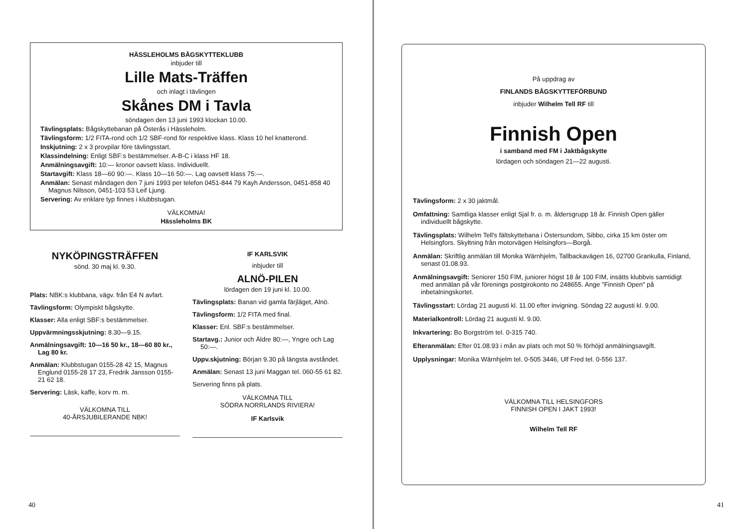HÄSSLEHOLMS BÅGSKYTTEKLUBB
inbjuder till
Lille Mats-Träffen
och inlagt i tävlingen
Skånes DM i Tavla
söndagen den 13 juni 1993 klockan 10.00.
Tävlingsplats: Bågskyttebanan på Österås i Hässleholm.
Tävlingsform: 1/2 FITA-rond och 1/2 SBF-rond för respektive klass. Klass 10 hel knatterond.
Inskjutning: 2 x 3 provpilar före tävlingsstart.
Klassindelning: Enligt SBF:s bestämmelser. A-B-C i klass HF 18.
Anmälningsavgift: 10:— kronor oavsett klass. Individuellt.
Startavgift: Klass 18—60 90:—. Klass 10—16 50:—. Lag oavsett klass 75:—.
Anmälan: Senast måndagen den 7 juni 1993 per telefon 0451-844 79 Kayh Andersson, 0451-858 40 Magnus Nilsson, 0451-103 53 Leif Ljung.
Servering: Av enklare typ finnes i klubbstugan.
VÄLKOMNA!
Hässleholms BK
NYKÖPINGSTRÄFFEN
sönd. 30 maj kl. 9.30.
Plats: NBK:s klubbana, vägv. från E4 N avfart.
Tävlingsform: Olympiskt bågskytte.
Klasser: Alla enligt SBF:s bestämmelser.
Uppvärmningsskjutning: 8.30—9.15.
Anmälningsavgift: 10—16 50 kr., 18—60 80 kr., Lag 80 kr.
Anmälan: Klubbstugan 0155-28 42 15, Magnus Englund 0155-28 17 23, Fredrik Jansson 0155-21 62 18.
Servering: Läsk, kaffe, korv m. m.
VÄLKOMNA TILL
40-ÅRSJUBILERANDE NBK!
IF KARLSVIK
inbjuder till
ALNÖ-PILEN
lördagen den 19 juni kl. 10.00.
Tävlingsplats: Banan vid gamla färjläget, Alnö.
Tävlingsform: 1/2 FITA med final.
Klasser: Enl. SBF:s bestämmelser.
Startavg.: Junior och Äldre 80:—, Yngre och Lag 50:—.
Uppv.skjutning: Början 9.30 på längsta avståndet.
Anmälan: Senast 13 juni Maggan tel. 060-55 61 82.
Servering finns på plats.
VÄLKOMNA TILL
SÖDRA NORRLANDS RIVIERA!
IF Karlsvik
40
På uppdrag av
FINLANDS BÅGSKYTTEFÖRBUND
inbjuder Wilhelm Tell RF till
Finnish Open
i samband med FM i Jaktbågskytte
lördagen och söndagen 21—22 augusti.
Tävlingsform: 2 x 30 jaktmål.
Omfattning: Samtliga klasser enligt Sjal fr. o. m. åldersgrupp 18 år. Finnish Open gäller individuellt bågskytte.
Tävlingsplats: Wilhelm Tell's fältskyttebana i Östersundom, Sibbo, cirka 15 km öster om Helsingfors. Skyltning från motorvägen Helsingfors—Borgå.
Anmälan: Skriftlig anmälan till Monika Wärnhjelm, Tallbackavägen 16, 02700 Grankulla, Finland, senast 01.08.93.
Anmälningsavgift: Seniorer 150 FIM, juniorer högst 18 år 100 FIM, insätts klubbvis samtidigt med anmälan på vår förenings postgirokonto no 248655. Ange "Finnish Open" på inbetalningskortet.
Tävlingsstart: Lördag 21 augusti kl. 11.00 efter invigning. Söndag 22 augusti kl. 9.00.
Materialkontroll: Lördag 21 augusti kl. 9.00.
Inkvartering: Bo Borgström tel. 0-315 740.
Efteranmälan: Efter 01.08.93 i mån av plats och mot 50 % förhöjd anmälningsavgift.
Upplysningar: Monika Wärnhjelm tel. 0-505 3446, Ulf Fred tel. 0-556 137.
VÄLKOMNA TILL HELSINGFORS
FINNISH OPEN I JAKT 1993!
Wilhelm Tell RF
41